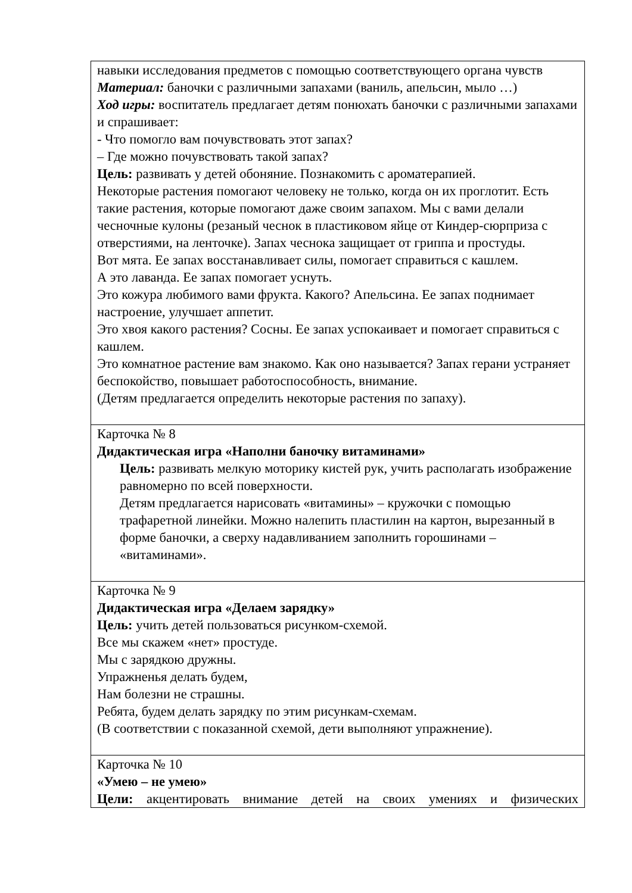| навыки исследования предметов с помощью соответствующего органа чувств Материал: баночки с различными запахами (ваниль, апельсин, мыло …) Ход игры: воспитатель предлагает детям понюхать баночки с различными запахами и спрашивает: - Что помогло вам почувствовать этот запах? – Где можно почувствовать такой запах? Цель: развивать у детей обоняние. Познакомить с ароматерапией. Некоторые растения помогают человеку не только, когда он их проглотит. Есть такие растения, которые помогают даже своим запахом. Мы с вами делали чесночные кулоны (резаный чеснок в пластиковом яйце от Киндер-сюрприза с отверстиями, на ленточке). Запах чеснока защищает от гриппа и простуды. Вот мята. Ее запах восстанавливает силы, помогает справиться с кашлем. А это лаванда. Ее запах помогает уснуть. Это кожура любимого вами фрукта. Какого? Апельсина. Ее запах поднимает настроение, улучшает аппетит. Это хвоя какого растения? Сосны. Ее запах успокаивает и помогает справиться с кашлем. Это комнатное растение вам знакомо. Как оно называется? Запах герани устраняет беспокойство, повышает работоспособность, внимание. (Детям предлагается определить некоторые растения по запаху). |
| Карточка № 8 Дидактическая игра «Наполни баночку витаминами» Цель: развивать мелкую моторику кистей рук, учить располагать изображение равномерно по всей поверхности. Детям предлагается нарисовать «витамины» – кружочки с помощью трафаретной линейки. Можно налепить пластилин на картон, вырезанный в форме баночки, а сверху надавливанием заполнить горошинами – «витаминами». |
| Карточка № 9 Дидактическая игра «Делаем зарядку» Цель: учить детей пользоваться рисунком-схемой. Все мы скажем «нет» простуде. Мы с зарядкою дружны. Упражненья делать будем, Нам болезни не страшны. Ребята, будем делать зарядку по этим рисункам-схемам. (В соответствии с показанной схемой, дети выполняют упражнение). |
| Карточка № 10 «Умею – не умею» Цели: акцентировать внимание детей на своих умениях и физических |